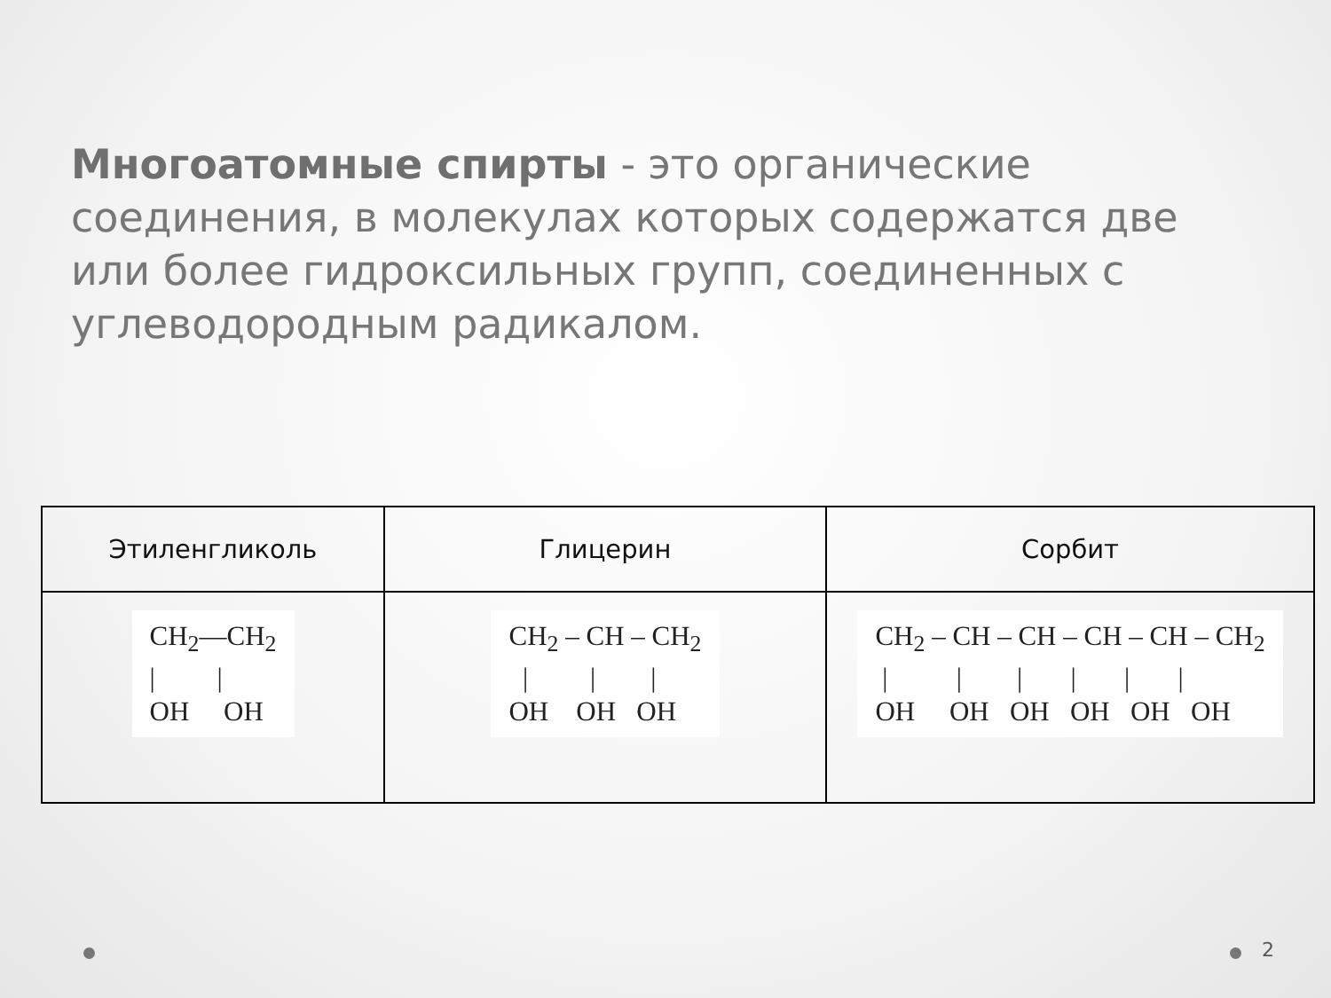Многоатомные спирты - это органические соединения, в молекулах которых содержатся две или более гидроксильных групп, соединенных с углеводородным радикалом.
| Этиленгликоль | Глицерин | Сорбит |
| --- | --- | --- |
| CH<sub>2</sub>—CH<sub>2</sub> / / OH OH | CH<sub>2</sub> – CH – CH<sub>2</sub> / / / OH OH OH | CH<sub>2</sub> – CH – CH – CH – CH – CH<sub>2</sub> / / / / / / OH OH OH OH OH OH |
2